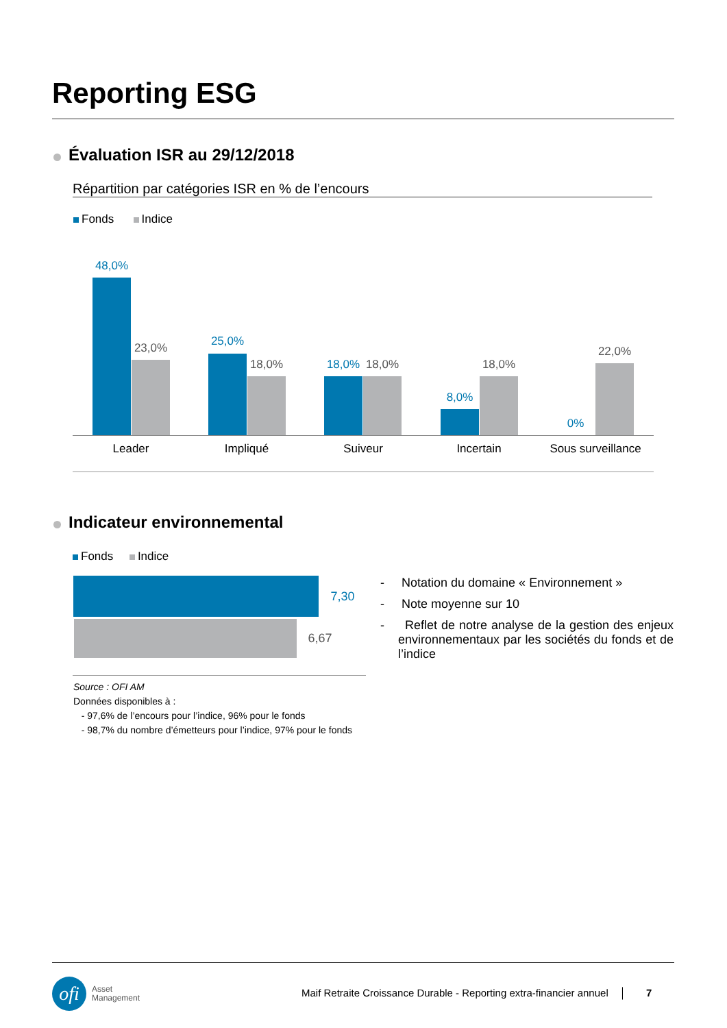Reporting ESG
Évaluation ISR au 29/12/2018
Répartition par catégories ISR en % de l’encours
Fonds Indice
48,0%
23,0% 25,0%
18,0% 18,0% 18,0%
8,0%
18,0%
0%
22,0%
Leader Impliqué Suiveur Incertain
Sous surveillance
Indicateur environnemental
Fonds Indice
7,30
6,67
- Notation du domaine « Environnement »
- Note moyenne sur 10
- Reflet de notre analyse de la gestion des enjeux environnementaux par les sociétés du fonds et de l’indice
Source : OFI AM
Données disponibles à :
- 97,6% de l’encours pour l’indice, 96% pour le fonds
- 98,7% du nombre d’émetteurs pour l’indice, 97% pour le fonds
ofi Asset
Management
Maif Retraite Croissance Durable - Reporting extra-financier annuel │ 7